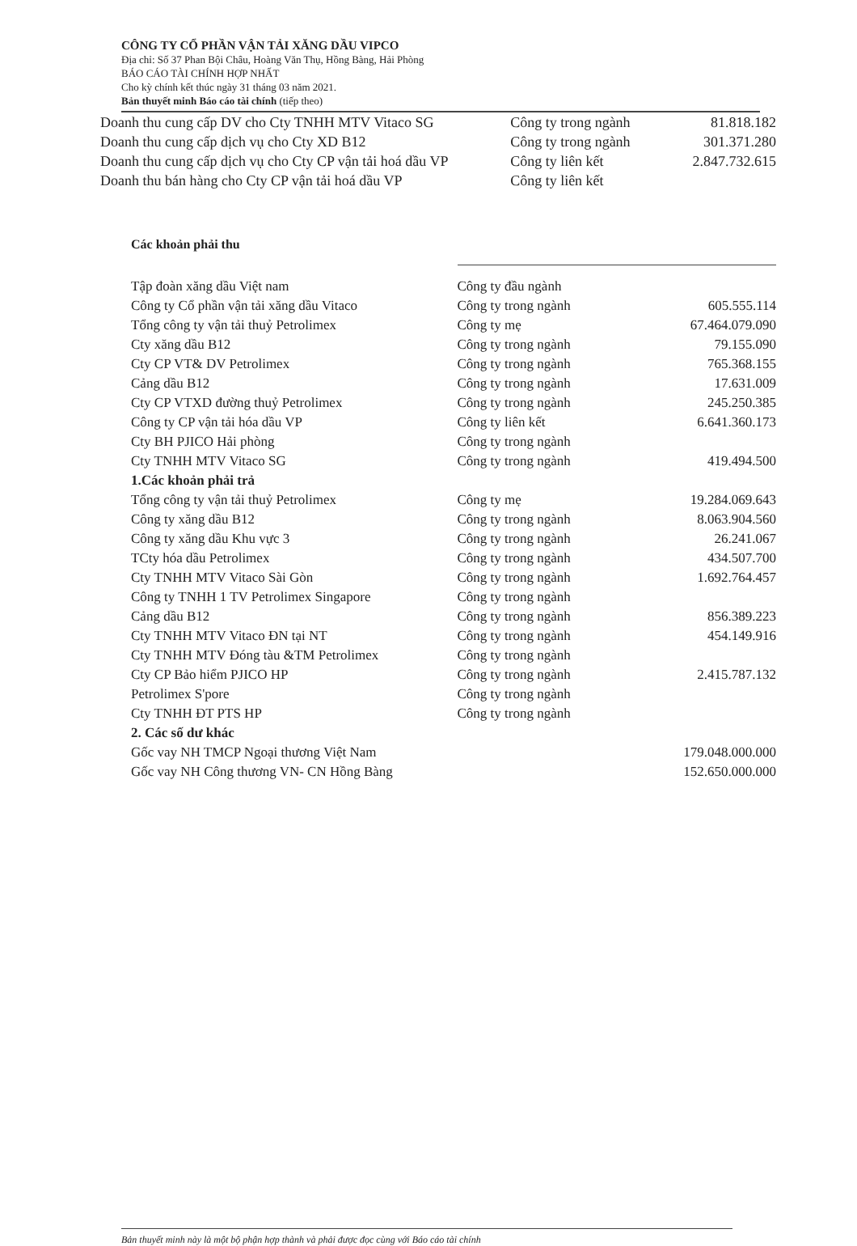CÔNG TY CỔ PHẦN VẬN TẢI XĂNG DẦU VIPCO
Địa chỉ: Số 37 Phan Bội Châu, Hoàng Văn Thụ, Hồng Bàng, Hải Phòng
BÁO CÁO TÀI CHÍNH HỢP NHẤT
Cho kỳ chính kết thúc ngày 31 tháng 03 năm 2021.
Bản thuyết minh Báo cáo tài chính (tiếp theo)
| Doanh thu cung cấp DV cho Cty TNHH MTV Vitaco SG | Công ty trong ngành | 81.818.182 |
| Doanh thu cung cấp dịch vụ cho Cty XD B12 | Công ty trong ngành | 301.371.280 |
| Doanh thu cung cấp dịch vụ cho Cty CP vận tải hoá dầu VP | Công ty liên kết | 2.847.732.615 |
| Doanh thu bán hàng cho Cty CP vận tải hoá dầu VP | Công ty liên kết | |
Các khoản phải thu
| Tập đoàn xăng dầu Việt nam | Công ty đầu ngành | |
| Công ty Cổ phần vận tải xăng dầu Vitaco | Công ty trong ngành | 605.555.114 |
| Tổng công ty vận tải thuỷ Petrolimex | Công ty mẹ | 67.464.079.090 |
| Cty xăng dầu B12 | Công ty trong ngành | 79.155.090 |
| Cty CP VT& DV Petrolimex | Công ty trong ngành | 765.368.155 |
| Cảng dầu B12 | Công ty trong ngành | 17.631.009 |
| Cty CP VTXD đường thuỷ Petrolimex | Công ty trong ngành | 245.250.385 |
| Công ty CP vận tải hóa dầu VP | Công ty liên kết | 6.641.360.173 |
| Cty BH PJICO Hải phòng | Công ty trong ngành | |
| Cty TNHH MTV Vitaco SG | Công ty trong ngành | 419.494.500 |
| 1.Các khoản phải trả | | |
| Tổng công ty vận tải thuỷ Petrolimex | Công ty mẹ | 19.284.069.643 |
| Công ty xăng dầu B12 | Công ty trong ngành | 8.063.904.560 |
| Công ty xăng dầu Khu vực 3 | Công ty trong ngành | 26.241.067 |
| TCty hóa dầu Petrolimex | Công ty trong ngành | 434.507.700 |
| Cty TNHH MTV Vitaco Sài Gòn | Công ty trong ngành | 1.692.764.457 |
| Công ty TNHH 1 TV Petrolimex Singapore | Công ty trong ngành | |
| Cảng dầu B12 | Công ty trong ngành | 856.389.223 |
| Cty TNHH MTV Vitaco ĐN tại NT | Công ty trong ngành | 454.149.916 |
| Cty TNHH MTV Đóng tàu &TM Petrolimex | Công ty trong ngành | |
| Cty CP Bảo hiểm PJICO HP | Công ty trong ngành | 2.415.787.132 |
| Petrolimex S'pore | Công ty trong ngành | |
| Cty TNHH ĐT PTS HP | Công ty trong ngành | |
| 2. Các số dư khác | | |
| Gốc vay NH TMCP Ngoại thương Việt Nam | | 179.048.000.000 |
| Gốc vay NH Công thương VN- CN Hồng Bàng | | 152.650.000.000 |
Bản thuyết minh này là một bộ phận hợp thành và phải được đọc cùng với Báo cáo tài chính